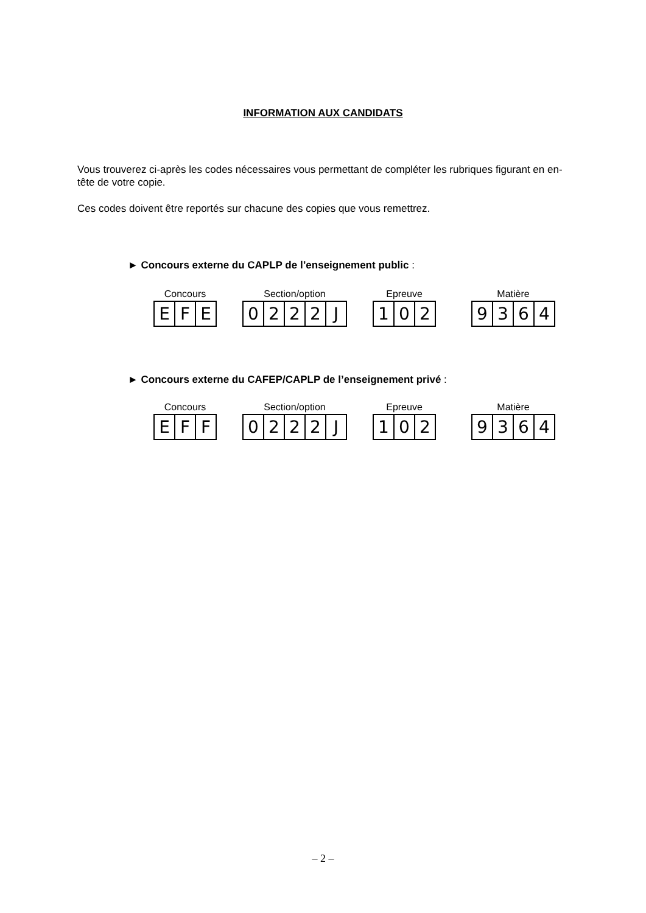INFORMATION AUX CANDIDATS
Vous trouverez ci-après les codes nécessaires vous permettant de compléter les rubriques figurant en en-tête de votre copie.
Ces codes doivent être reportés sur chacune des copies que vous remettrez.
► Concours externe du CAPLP de l’enseignement public :
Concours
E F E
Section/option
0 2 2 2 J
Epreuve
1 0 2
Matière
9 3 6 4
► Concours externe du CAFEP/CAPLP de l’enseignement privé :
Concours
E F F
Section/option
0 2 2 2 J
Epreuve
1 0 2
Matière
9 3 6 4
– 2 –